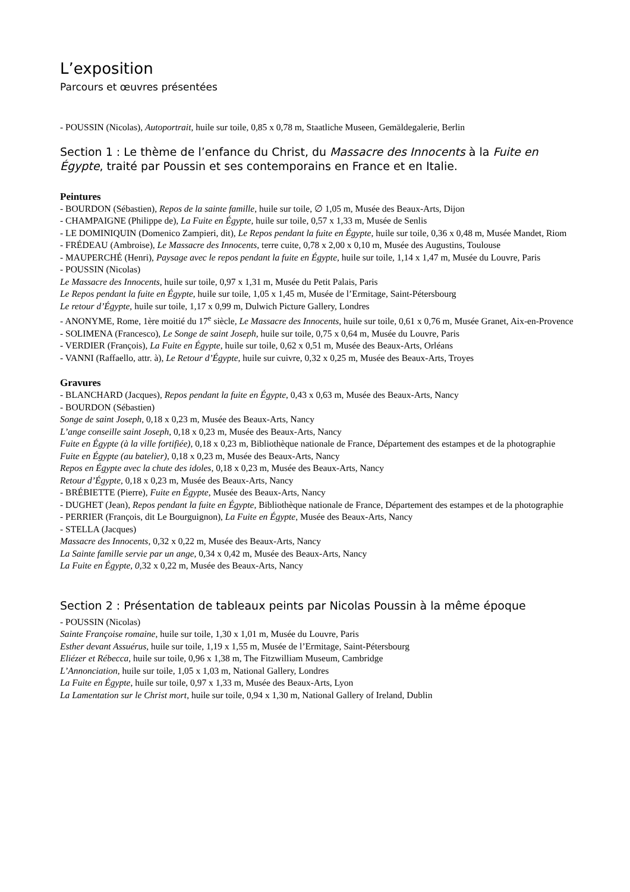L’exposition
Parcours et œuvres présentées
- POUSSIN (Nicolas), Autoportrait, huile sur toile, 0,85 x 0,78 m, Staatliche Museen, Gemäldegalerie, Berlin
Section 1 : Le thème de l’enfance du Christ, du Massacre des Innocents à la Fuite en Égypte, traité par Poussin et ses contemporains en France et en Italie.
Peintures
- BOURDON (Sébastien), Repos de la sainte famille, huile sur toile, ∅ 1,05 m, Musée des Beaux-Arts, Dijon
- CHAMPAIGNE (Philippe de), La Fuite en Égypte, huile sur toile, 0,57 x 1,33 m, Musée de Senlis
- LE DOMINIQUIN (Domenico Zampieri, dit), Le Repos pendant la fuite en Égypte, huile sur toile, 0,36 x 0,48 m, Musée Mandet, Riom
- FRÉDEAU (Ambroise), Le Massacre des Innocents, terre cuite, 0,78 x 2,00 x 0,10 m, Musée des Augustins, Toulouse
- MAUPERCHÉ (Henri), Paysage avec le repos pendant la fuite en Égypte, huile sur toile, 1,14 x 1,47 m, Musée du Louvre, Paris
- POUSSIN (Nicolas)
Le Massacre des Innocents, huile sur toile, 0,97 x 1,31 m, Musée du Petit Palais, Paris
Le Repos pendant la fuite en Égypte, huile sur toile, 1,05 x 1,45 m, Musée de l’Ermitage, Saint-Pétersbourg
Le retour d’Égypte, huile sur toile, 1,17 x 0,99 m, Dulwich Picture Gallery, Londres
- ANONYME, Rome, 1ère moitié du 17<sup>e</sup> siècle, Le Massacre des Innocents, huile sur toile, 0,61 x 0,76 m, Musée Granet, Aix-en-Provence
- SOLIMENA (Francesco), Le Songe de saint Joseph, huile sur toile, 0,75 x 0,64 m, Musée du Louvre, Paris
- VERDIER (François), La Fuite en Égypte, huile sur toile, 0,62 x 0,51 m, Musée des Beaux-Arts, Orléans
- VANNI (Raffaello, attr. à), Le Retour d’Égypte, huile sur cuivre, 0,32 x 0,25 m, Musée des Beaux-Arts, Troyes
Gravures
- BLANCHARD (Jacques), Repos pendant la fuite en Égypte, 0,43 x 0,63 m, Musée des Beaux-Arts, Nancy
- BOURDON (Sébastien)
Songe de saint Joseph, 0,18 x 0,23 m, Musée des Beaux-Arts, Nancy
L’ange conseille saint Joseph, 0,18 x 0,23 m, Musée des Beaux-Arts, Nancy
Fuite en Égypte (à la ville fortifiée), 0,18 x 0,23 m, Bibliothèque nationale de France, Département des estampes et de la photographie
Fuite en Égypte (au batelier), 0,18 x 0,23 m, Musée des Beaux-Arts, Nancy
Repos en Égypte avec la chute des idoles, 0,18 x 0,23 m, Musée des Beaux-Arts, Nancy
Retour d’Égypte, 0,18 x 0,23 m, Musée des Beaux-Arts, Nancy
- BRÉBIETTE (Pierre), Fuite en Égypte, Musée des Beaux-Arts, Nancy
- DUGHET (Jean), Repos pendant la fuite en Égypte, Bibliothèque nationale de France, Département des estampes et de la photographie
- PERRIER (François, dit Le Bourguignon), La Fuite en Égypte, Musée des Beaux-Arts, Nancy
- STELLA (Jacques)
Massacre des Innocents, 0,32 x 0,22 m, Musée des Beaux-Arts, Nancy
La Sainte famille servie par un ange, 0,34 x 0,42 m, Musée des Beaux-Arts, Nancy
La Fuite en Égypte, 0, 32 x 0,22 m, Musée des Beaux-Arts, Nancy
Section 2 : Présentation de tableaux peints par Nicolas Poussin à la même époque
- POUSSIN (Nicolas)
Sainte Françoise romaine, huile sur toile, 1,30 x 1,01 m, Musée du Louvre, Paris
Esther devant Assuérus, huile sur toile, 1,19 x 1,55 m, Musée de l’Ermitage, Saint-Pétersbourg
Eliézer et Rébecca, huile sur toile, 0,96 x 1,38 m, The Fitzwilliam Museum, Cambridge
L’Annonciation, huile sur toile, 1,05 x 1,03 m, National Gallery, Londres
La Fuite en Égypte, huile sur toile, 0,97 x 1,33 m, Musée des Beaux-Arts, Lyon
La Lamentation sur le Christ mort, huile sur toile, 0,94 x 1,30 m, National Gallery of Ireland, Dublin